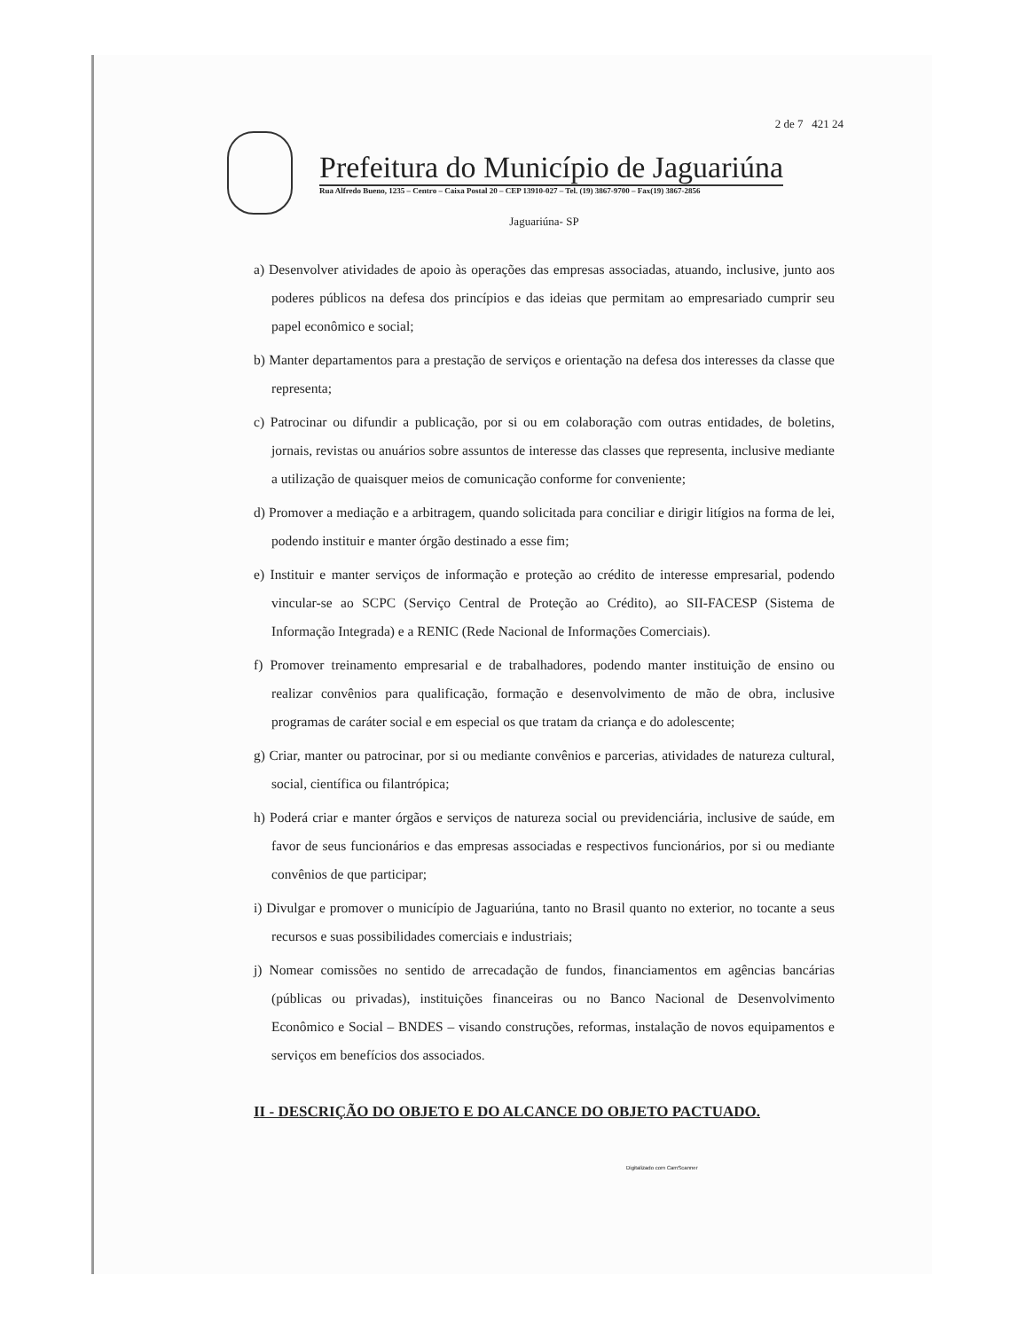2 de 7 421 24
Prefeitura do Município de Jaguariúna
Rua Alfredo Bueno, 1235 – Centro – Caixa Postal 20 – CEP 13910-027 – Tel. (19) 3867-9700 – Fax(19) 3867-2856
Jaguariúna- SP
a) Desenvolver atividades de apoio às operações das empresas associadas, atuando, inclusive, junto aos poderes públicos na defesa dos princípios e das ideias que permitam ao empresariado cumprir seu papel econômico e social;
b) Manter departamentos para a prestação de serviços e orientação na defesa dos interesses da classe que representa;
c) Patrocinar ou difundir a publicação, por si ou em colaboração com outras entidades, de boletins, jornais, revistas ou anuários sobre assuntos de interesse das classes que representa, inclusive mediante a utilização de quaisquer meios de comunicação conforme for conveniente;
d) Promover a mediação e a arbitragem, quando solicitada para conciliar e dirigir litígios na forma de lei, podendo instituir e manter órgão destinado a esse fim;
e) Instituir e manter serviços de informação e proteção ao crédito de interesse empresarial, podendo vincular-se ao SCPC (Serviço Central de Proteção ao Crédito), ao SII-FACESP (Sistema de Informação Integrada) e a RENIC (Rede Nacional de Informações Comerciais).
f) Promover treinamento empresarial e de trabalhadores, podendo manter instituição de ensino ou realizar convênios para qualificação, formação e desenvolvimento de mão de obra, inclusive programas de caráter social e em especial os que tratam da criança e do adolescente;
g) Criar, manter ou patrocinar, por si ou mediante convênios e parcerias, atividades de natureza cultural, social, científica ou filantrópica;
h) Poderá criar e manter órgãos e serviços de natureza social ou previdenciária, inclusive de saúde, em favor de seus funcionários e das empresas associadas e respectivos funcionários, por si ou mediante convênios de que participar;
i) Divulgar e promover o município de Jaguariúna, tanto no Brasil quanto no exterior, no tocante a seus recursos e suas possibilidades comerciais e industriais;
j) Nomear comissões no sentido de arrecadação de fundos, financiamentos em agências bancárias (públicas ou privadas), instituições financeiras ou no Banco Nacional de Desenvolvimento Econômico e Social – BNDES – visando construções, reformas, instalação de novos equipamentos e serviços em benefícios dos associados.
II - DESCRIÇÃO DO OBJETO E DO ALCANCE DO OBJETO PACTUADO.
Digitalizado com CamScanner